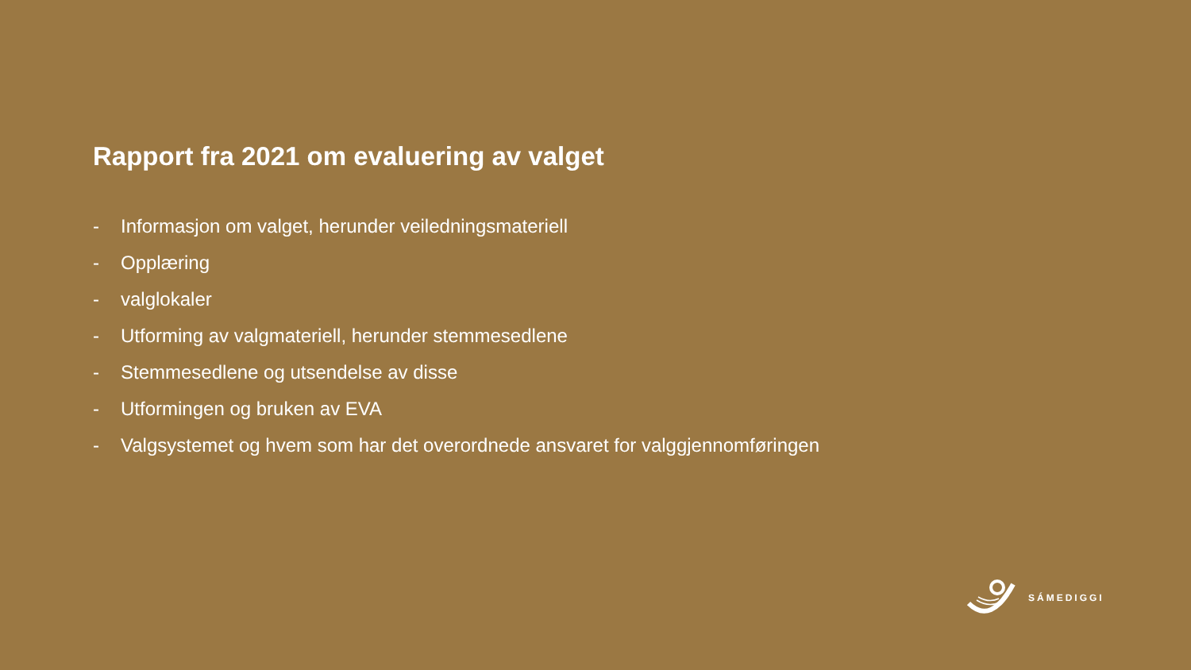Rapport fra 2021 om evaluering av valget
- Informasjon om valget, herunder veiledningsmateriell
- Opplæring
- valglokaler
- Utforming av valgmateriell, herunder stemmesedlene
- Stemmesedlene og utsendelse av disse
- Utformingen og bruken av EVA
- Valgsystemet og hvem som har det overordnede ansvaret for valggjennomføringen
SÁMEDIGGI